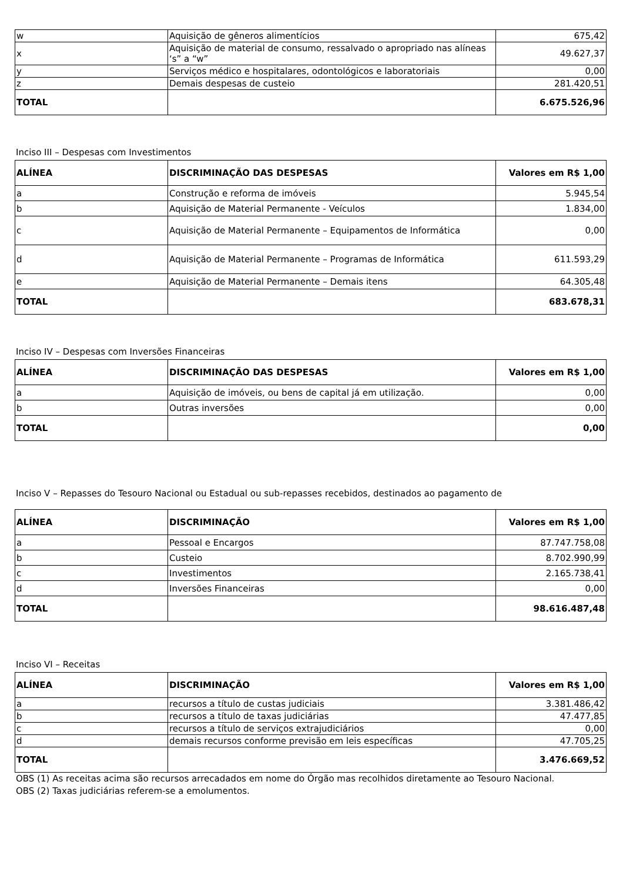| w | Aquisição de gêneros alimentícios | 675,42 |
| x | Aquisição de material de consumo, ressalvado o apropriado nas alíneas ‘s” a “w” | 49.627,37 |
| y | Serviços médico e hospitalares, odontológicos e laboratoriais | 0,00 |
| z | Demais despesas de custeio | 281.420,51 |
| TOTAL | | 6.675.526,96 |
Inciso III – Despesas com Investimentos
| ALÍNEA | DISCRIMINAÇÃO DAS DESPESAS | Valores em R$ 1,00 |
| a | Construção e reforma de imóveis | 5.945,54 |
| b | Aquisição de Material Permanente - Veículos | 1.834,00 |
| c | Aquisição de Material Permanente – Equipamentos de Informática | 0,00 |
| d | Aquisição de Material Permanente – Programas de Informática | 611.593,29 |
| e | Aquisição de Material Permanente – Demais itens | 64.305,48 |
| TOTAL | | 683.678,31 |
Inciso IV – Despesas com Inversões Financeiras
| ALÍNEA | DISCRIMINAÇÃO DAS DESPESAS | Valores em R$ 1,00 |
| a | Aquisição de imóveis, ou bens de capital já em utilização. | 0,00 |
| b | Outras inversões | 0,00 |
| TOTAL | | 0,00 |
Inciso V – Repasses do Tesouro Nacional ou Estadual ou sub-repasses recebidos, destinados ao pagamento de
| ALÍNEA | DISCRIMINAÇÃO | Valores em R$ 1,00 |
| a | Pessoal e Encargos | 87.747.758,08 |
| b | Custeio | 8.702.990,99 |
| c | Investimentos | 2.165.738,41 |
| d | Inversões Financeiras | 0,00 |
| TOTAL | | 98.616.487,48 |
Inciso VI – Receitas
| ALÍNEA | DISCRIMINAÇÃO | Valores em R$ 1,00 |
| a | recursos a título de custas judiciais | 3.381.486,42 |
| b | recursos a título de taxas judiciárias | 47.477,85 |
| c | recursos a título de serviços extrajudiciários | 0,00 |
| d | demais recursos conforme previsão em leis específicas | 47.705,25 |
| TOTAL | | 3.476.669,52 |
OBS (1) As receitas acima são recursos arrecadados em nome do Órgão mas recolhidos diretamente ao Tesouro Nacional.
OBS (2) Taxas judiciárias referem-se a emolumentos.